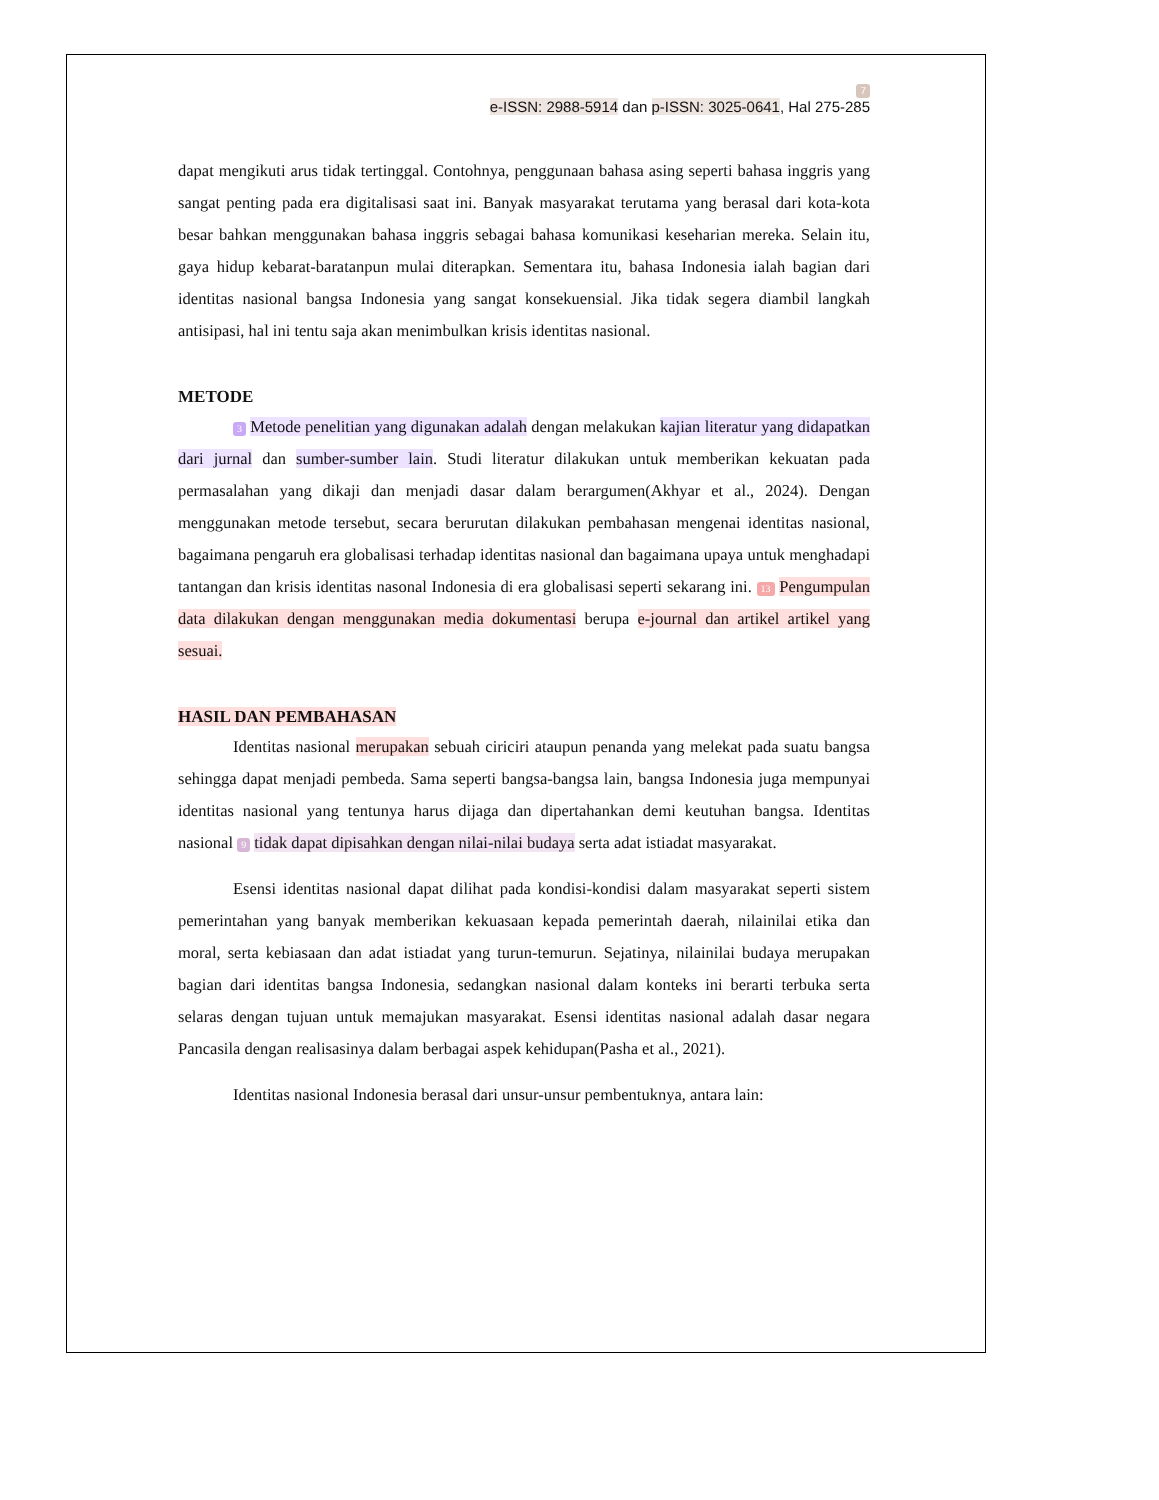7
e-ISSN: 2988-5914 dan p-ISSN: 3025-0641, Hal 275-285
dapat mengikuti arus tidak tertinggal. Contohnya, penggunaan bahasa asing seperti bahasa inggris yang sangat penting pada era digitalisasi saat ini. Banyak masyarakat terutama yang berasal dari kota-kota besar bahkan menggunakan bahasa inggris sebagai bahasa komunikasi keseharian mereka. Selain itu, gaya hidup kebarat-baratanpun mulai diterapkan. Sementara itu, bahasa Indonesia ialah bagian dari identitas nasional bangsa Indonesia yang sangat konsekuensial. Jika tidak segera diambil langkah antisipasi, hal ini tentu saja akan menimbulkan krisis identitas nasional.
METODE
3 Metode penelitian yang digunakan adalah dengan melakukan kajian literatur yang didapatkan dari jurnal dan sumber-sumber lain. Studi literatur dilakukan untuk memberikan kekuatan pada permasalahan yang dikaji dan menjadi dasar dalam berargumen(Akhyar et al., 2024). Dengan menggunakan metode tersebut, secara berurutan dilakukan pembahasan mengenai identitas nasional, bagaimana pengaruh era globalisasi terhadap identitas nasional dan bagaimana upaya untuk menghadapi tantangan dan krisis identitas nasonal Indonesia di era globalisasi seperti sekarang ini. 13 Pengumpulan data dilakukan dengan menggunakan media dokumentasi berupa e-journal dan artikel artikel yang sesuai.
HASIL DAN PEMBAHASAN
Identitas nasional merupakan sebuah ciriciri ataupun penanda yang melekat pada suatu bangsa sehingga dapat menjadi pembeda. Sama seperti bangsa-bangsa lain, bangsa Indonesia juga mempunyai identitas nasional yang tentunya harus dijaga dan dipertahankan demi keutuhan bangsa. Identitas nasional 9 tidak dapat dipisahkan dengan nilai-nilai budaya serta adat istiadat masyarakat.
Esensi identitas nasional dapat dilihat pada kondisi-kondisi dalam masyarakat seperti sistem pemerintahan yang banyak memberikan kekuasaan kepada pemerintah daerah, nilainilai etika dan moral, serta kebiasaan dan adat istiadat yang turun-temurun. Sejatinya, nilainilai budaya merupakan bagian dari identitas bangsa Indonesia, sedangkan nasional dalam konteks ini berarti terbuka serta selaras dengan tujuan untuk memajukan masyarakat. Esensi identitas nasional adalah dasar negara Pancasila dengan realisasinya dalam berbagai aspek kehidupan(Pasha et al., 2021).
Identitas nasional Indonesia berasal dari unsur-unsur pembentuknya, antara lain: